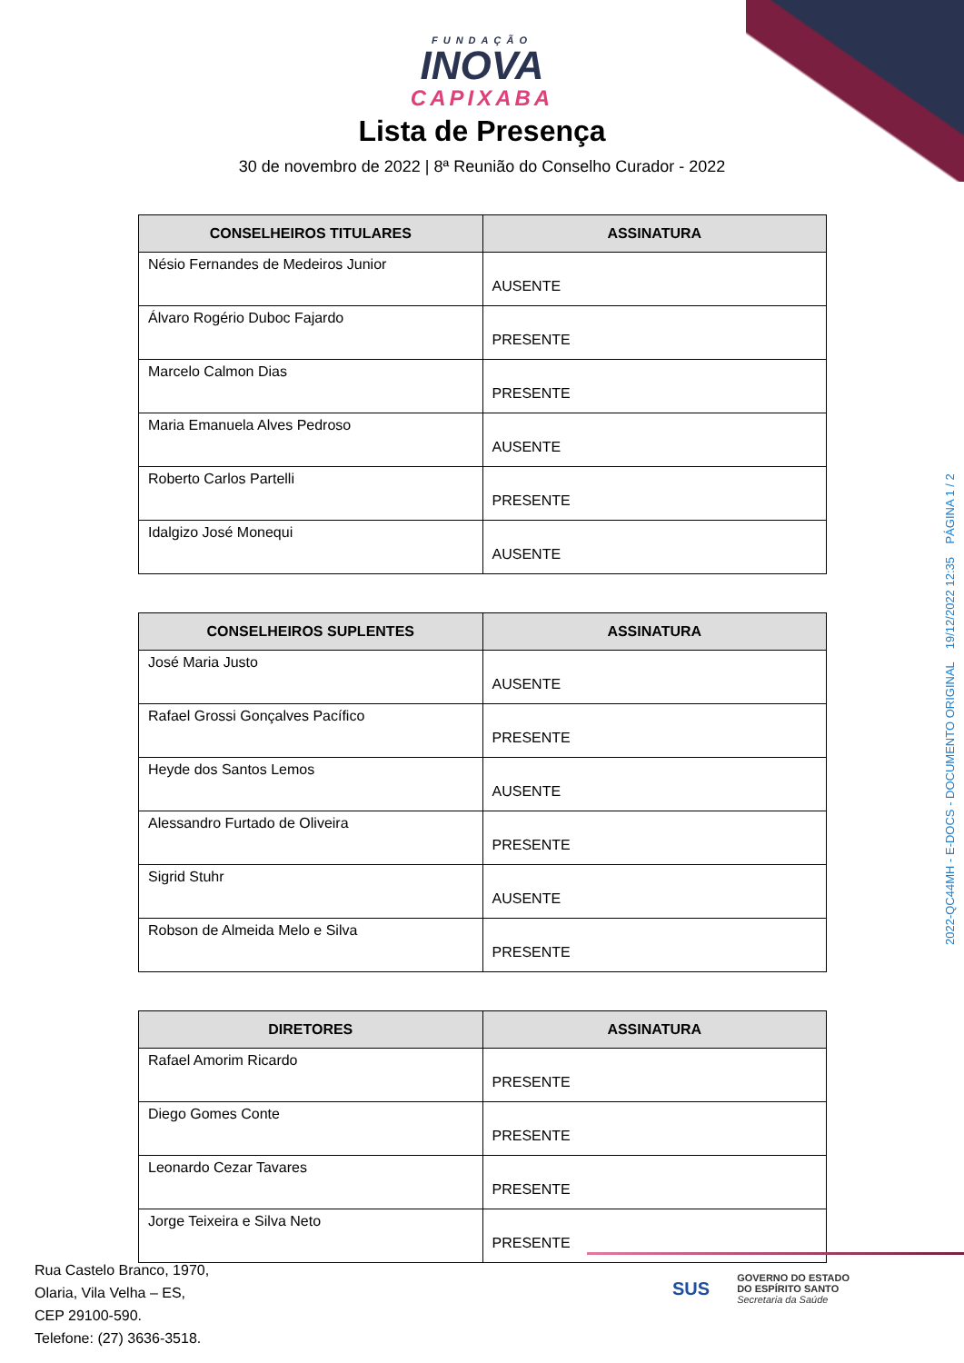FUNDAÇÃO
INOVA
CAPIXABA
Lista de Presença
30 de novembro de 2022 | 8ª Reunião do Conselho Curador - 2022
| CONSELHEIROS TITULARES | ASSINATURA |
| --- | --- |
| Nésio Fernandes de Medeiros Junior | AUSENTE |
| Álvaro Rogério Duboc Fajardo | PRESENTE |
| Marcelo Calmon Dias | PRESENTE |
| Maria Emanuela Alves Pedroso | AUSENTE |
| Roberto Carlos Partelli | PRESENTE |
| Idalgizo José Monequi | AUSENTE |
| CONSELHEIROS SUPLENTES | ASSINATURA |
| --- | --- |
| José Maria Justo | AUSENTE |
| Rafael Grossi Gonçalves Pacífico | PRESENTE |
| Heyde dos Santos Lemos | AUSENTE |
| Alessandro Furtado de Oliveira | PRESENTE |
| Sigrid Stuhr | AUSENTE |
| Robson de Almeida Melo e Silva | PRESENTE |
| DIRETORES | ASSINATURA |
| --- | --- |
| Rafael Amorim Ricardo | PRESENTE |
| Diego Gomes Conte | PRESENTE |
| Leonardo Cezar Tavares | PRESENTE |
| Jorge Teixeira e Silva Neto | PRESENTE |
2022-QC44MH - E-DOCS - DOCUMENTO ORIGINAL 19/12/2022 12:35 PÁGINA 1 / 2
Rua Castelo Branco, 1970,
Olaria, Vila Velha – ES,
CEP 29100-590.
Telefone: (27) 3636-3518.
SUS
GOVERNO DO ESTADO
DO ESPÍRITO SANTO
Secretaria da Saúde